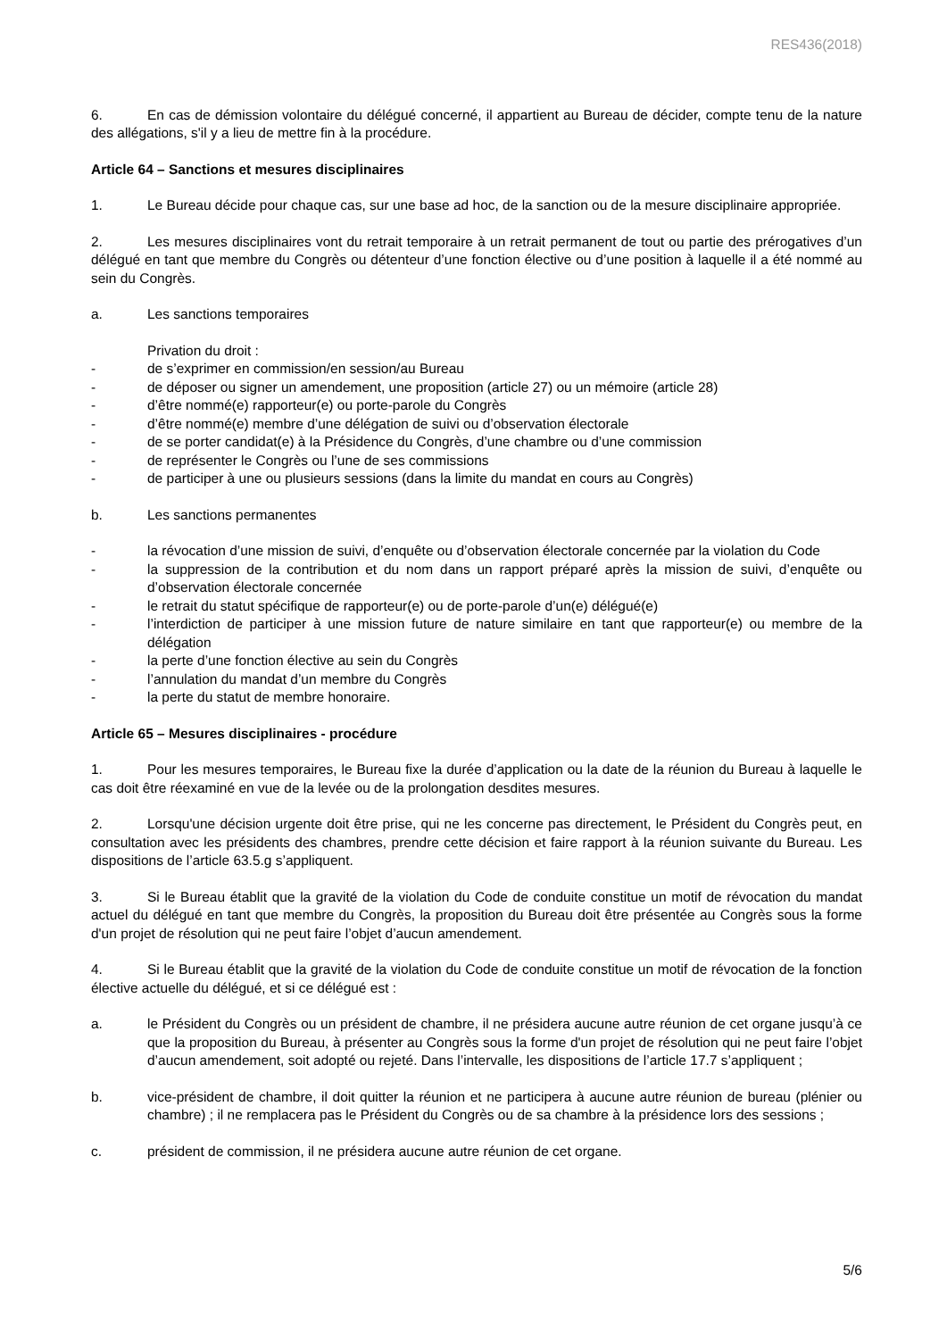RES436(2018)
6. En cas de démission volontaire du délégué concerné, il appartient au Bureau de décider, compte tenu de la nature des allégations, s'il y a lieu de mettre fin à la procédure.
Article 64 – Sanctions et mesures disciplinaires
1. Le Bureau décide pour chaque cas, sur une base ad hoc, de la sanction ou de la mesure disciplinaire appropriée.
2. Les mesures disciplinaires vont du retrait temporaire à un retrait permanent de tout ou partie des prérogatives d’un délégué en tant que membre du Congrès ou détenteur d’une fonction élective ou d’une position à laquelle il a été nommé au sein du Congrès.
a. Les sanctions temporaires
Privation du droit :
- de s’exprimer en commission/en session/au Bureau
- de déposer ou signer un amendement, une proposition (article 27) ou un mémoire (article 28)
- d’être nommé(e) rapporteur(e) ou porte-parole du Congrès
- d’être nommé(e) membre d’une délégation de suivi ou d’observation électorale
- de se porter candidat(e) à la Présidence du Congrès, d’une chambre ou d’une commission
- de représenter le Congrès ou l’une de ses commissions
- de participer à une ou plusieurs sessions (dans la limite du mandat en cours au Congrès)
b. Les sanctions permanentes
- la révocation d’une mission de suivi, d’enquête ou d’observation électorale concernée par la violation du Code
- la suppression de la contribution et du nom dans un rapport préparé après la mission de suivi, d’enquête ou d’observation électorale concernée
- le retrait du statut spécifique de rapporteur(e) ou de porte-parole d’un(e) délégué(e)
- l’interdiction de participer à une mission future de nature similaire en tant que rapporteur(e) ou membre de la délégation
- la perte d’une fonction élective au sein du Congrès
- l’annulation du mandat d’un membre du Congrès
- la perte du statut de membre honoraire.
Article 65 – Mesures disciplinaires - procédure
1. Pour les mesures temporaires, le Bureau fixe la durée d’application ou la date de la réunion du Bureau à laquelle le cas doit être réexaminé en vue de la levée ou de la prolongation desdites mesures.
2. Lorsqu'une décision urgente doit être prise, qui ne les concerne pas directement, le Président du Congrès peut, en consultation avec les présidents des chambres, prendre cette décision et faire rapport à la réunion suivante du Bureau. Les dispositions de l’article 63.5.g s’appliquent.
3. Si le Bureau établit que la gravité de la violation du Code de conduite constitue un motif de révocation du mandat actuel du délégué en tant que membre du Congrès, la proposition du Bureau doit être présentée au Congrès sous la forme d'un projet de résolution qui ne peut faire l’objet d’aucun amendement.
4. Si le Bureau établit que la gravité de la violation du Code de conduite constitue un motif de révocation de la fonction élective actuelle du délégué, et si ce délégué est :
a. le Président du Congrès ou un président de chambre, il ne présidera aucune autre réunion de cet organe jusqu’à ce que la proposition du Bureau, à présenter au Congrès sous la forme d'un projet de résolution qui ne peut faire l’objet d’aucun amendement, soit adopté ou rejeté. Dans l’intervalle, les dispositions de l’article 17.7 s’appliquent ;
b. vice-président de chambre, il doit quitter la réunion et ne participera à aucune autre réunion de bureau (plénier ou chambre) ; il ne remplacera pas le Président du Congrès ou de sa chambre à la présidence lors des sessions ;
c. président de commission, il ne présidera aucune autre réunion de cet organe.
5/6